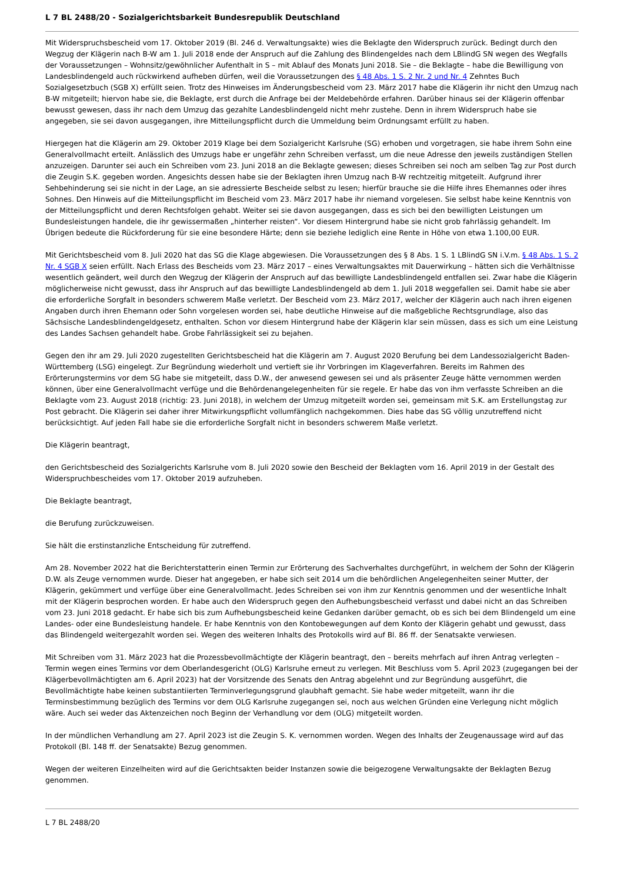L 7 BL 2488/20 - Sozialgerichtsbarkeit Bundesrepublik Deutschland
Mit Widerspruchsbescheid vom 17. Oktober 2019 (Bl. 246 d. Verwaltungsakte) wies die Beklagte den Widerspruch zurück. Bedingt durch den Wegzug der Klägerin nach B-W am 1. Juli 2018 ende der Anspruch auf die Zahlung des Blindengeldes nach dem LBlindG SN wegen des Wegfalls der Voraussetzungen – Wohnsitz/gewöhnlicher Aufenthalt in S – mit Ablauf des Monats Juni 2018. Sie – die Beklagte – habe die Bewilligung von Landesblindengeld auch rückwirkend aufheben dürfen, weil die Voraussetzungen des § 48 Abs. 1 S. 2 Nr. 2 und Nr. 4 Zehntes Buch Sozialgesetzbuch (SGB X) erfüllt seien. Trotz des Hinweises im Änderungsbescheid vom 23. März 2017 habe die Klägerin ihr nicht den Umzug nach B-W mitgeteilt; hiervon habe sie, die Beklagte, erst durch die Anfrage bei der Meldebehörde erfahren. Darüber hinaus sei der Klägerin offenbar bewusst gewesen, dass ihr nach dem Umzug das gezahlte Landesblindengeld nicht mehr zustehe. Denn in ihrem Widerspruch habe sie angegeben, sie sei davon ausgegangen, ihre Mitteilungspflicht durch die Ummeldung beim Ordnungsamt erfüllt zu haben.
Hiergegen hat die Klägerin am 29. Oktober 2019 Klage bei dem Sozialgericht Karlsruhe (SG) erhoben und vorgetragen, sie habe ihrem Sohn eine Generalvollmacht erteilt. Anlässlich des Umzugs habe er ungefähr zehn Schreiben verfasst, um die neue Adresse den jeweils zuständigen Stellen anzuzeigen. Darunter sei auch ein Schreiben vom 23. Juni 2018 an die Beklagte gewesen; dieses Schreiben sei noch am selben Tag zur Post durch die Zeugin S.K. gegeben worden. Angesichts dessen habe sie der Beklagten ihren Umzug nach B-W rechtzeitig mitgeteilt. Aufgrund ihrer Sehbehinderung sei sie nicht in der Lage, an sie adressierte Bescheide selbst zu lesen; hierfür brauche sie die Hilfe ihres Ehemannes oder ihres Sohnes. Den Hinweis auf die Mitteilungspflicht im Bescheid vom 23. März 2017 habe ihr niemand vorgelesen. Sie selbst habe keine Kenntnis von der Mitteilungspflicht und deren Rechtsfolgen gehabt. Weiter sei sie davon ausgegangen, dass es sich bei den bewilligten Leistungen um Bundesleistungen handele, die ihr gewissermaßen „hinterher reisten“. Vor diesem Hintergrund habe sie nicht grob fahrlässig gehandelt. Im Übrigen bedeute die Rückforderung für sie eine besondere Härte; denn sie beziehe lediglich eine Rente in Höhe von etwa 1.100,00 EUR.
Mit Gerichtsbescheid vom 8. Juli 2020 hat das SG die Klage abgewiesen. Die Voraussetzungen des § 8 Abs. 1 S. 1 LBlindG SN i.V.m. § 48 Abs. 1 S. 2 Nr. 4 SGB X seien erfüllt. Nach Erlass des Bescheids vom 23. März 2017 – eines Verwaltungsaktes mit Dauerwirkung – hätten sich die Verhältnisse wesentlich geändert, weil durch den Wegzug der Klägerin der Anspruch auf das bewilligte Landesblindengeld entfallen sei. Zwar habe die Klägerin möglicherweise nicht gewusst, dass ihr Anspruch auf das bewilligte Landesblindengeld ab dem 1. Juli 2018 weggefallen sei. Damit habe sie aber die erforderliche Sorgfalt in besonders schwerem Maße verletzt. Der Bescheid vom 23. März 2017, welcher der Klägerin auch nach ihren eigenen Angaben durch ihren Ehemann oder Sohn vorgelesen worden sei, habe deutliche Hinweise auf die maßgebliche Rechtsgrundlage, also das Sächsische Landesblindengeldgesetz, enthalten. Schon vor diesem Hintergrund habe der Klägerin klar sein müssen, dass es sich um eine Leistung des Landes Sachsen gehandelt habe. Grobe Fahrlässigkeit sei zu bejahen.
Gegen den ihr am 29. Juli 2020 zugestellten Gerichtsbescheid hat die Klägerin am 7. August 2020 Berufung bei dem Landessozialgericht Baden-Württemberg (LSG) eingelegt. Zur Begründung wiederholt und vertieft sie ihr Vorbringen im Klageverfahren. Bereits im Rahmen des Erörterungstermins vor dem SG habe sie mitgeteilt, dass D.W., der anwesend gewesen sei und als präsenter Zeuge hätte vernommen werden können, über eine Generalvollmacht verfüge und die Behördenangelegenheiten für sie regele. Er habe das von ihm verfasste Schreiben an die Beklagte vom 23. August 2018 (richtig: 23. Juni 2018), in welchem der Umzug mitgeteilt worden sei, gemeinsam mit S.K. am Erstellungstag zur Post gebracht. Die Klägerin sei daher ihrer Mitwirkungspflicht vollumfänglich nachgekommen. Dies habe das SG völlig unzutreffend nicht berücksichtigt. Auf jeden Fall habe sie die erforderliche Sorgfalt nicht in besonders schwerem Maße verletzt.
Die Klägerin beantragt,
den Gerichtsbescheid des Sozialgerichts Karlsruhe vom 8. Juli 2020 sowie den Bescheid der Beklagten vom 16. April 2019 in der Gestalt des Widerspruchbescheides vom 17. Oktober 2019 aufzuheben.
Die Beklagte beantragt,
die Berufung zurückzuweisen.
Sie hält die erstinstanzliche Entscheidung für zutreffend.
Am 28. November 2022 hat die Berichterstatterin einen Termin zur Erörterung des Sachverhaltes durchgeführt, in welchem der Sohn der Klägerin D.W. als Zeuge vernommen wurde. Dieser hat angegeben, er habe sich seit 2014 um die behördlichen Angelegenheiten seiner Mutter, der Klägerin, gekümmert und verfüge über eine Generalvollmacht. Jedes Schreiben sei von ihm zur Kenntnis genommen und der wesentliche Inhalt mit der Klägerin besprochen worden. Er habe auch den Widerspruch gegen den Aufhebungsbescheid verfasst und dabei nicht an das Schreiben vom 23. Juni 2018 gedacht. Er habe sich bis zum Aufhebungsbescheid keine Gedanken darüber gemacht, ob es sich bei dem Blindengeld um eine Landes- oder eine Bundesleistung handele. Er habe Kenntnis von den Kontobewegungen auf dem Konto der Klägerin gehabt und gewusst, dass das Blindengeld weitergezahlt worden sei. Wegen des weiteren Inhalts des Protokolls wird auf Bl. 86 ff. der Senatsakte verwiesen.
Mit Schreiben vom 31. März 2023 hat die Prozessbevollmächtigte der Klägerin beantragt, den – bereits mehrfach auf ihren Antrag verlegten – Termin wegen eines Termins vor dem Oberlandesgericht (OLG) Karlsruhe erneut zu verlegen. Mit Beschluss vom 5. April 2023 (zugegangen bei der Klägerbevollmächtigten am 6. April 2023) hat der Vorsitzende des Senats den Antrag abgelehnt und zur Begründung ausgeführt, die Bevollmächtigte habe keinen substantiierten Terminverlegungsgrund glaubhaft gemacht. Sie habe weder mitgeteilt, wann ihr die Terminsbestimmung bezüglich des Termins vor dem OLG Karlsruhe zugegangen sei, noch aus welchen Gründen eine Verlegung nicht möglich wäre. Auch sei weder das Aktenzeichen noch Beginn der Verhandlung vor dem (OLG) mitgeteilt worden.
In der mündlichen Verhandlung am 27. April 2023 ist die Zeugin S. K. vernommen worden. Wegen des Inhalts der Zeugenaussage wird auf das Protokoll (Bl. 148 ff. der Senatsakte) Bezug genommen.
Wegen der weiteren Einzelheiten wird auf die Gerichtsakten beider Instanzen sowie die beigezogene Verwaltungsakte der Beklagten Bezug genommen.
L 7 BL 2488/20